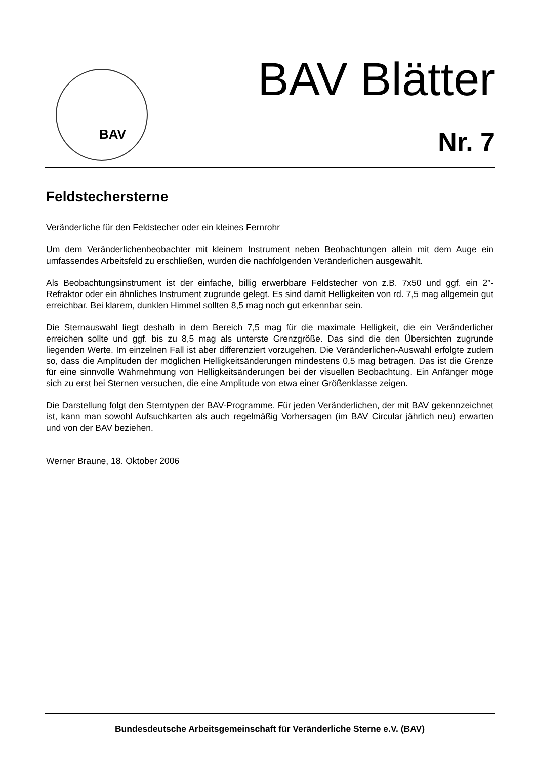BAV BAV Blätter
Nr. 7
Feldstechersterne
Veränderliche für den Feldstecher oder ein kleines Fernrohr
Um dem Veränderlichenbeobachter mit kleinem Instrument neben Beobachtungen allein mit dem Auge ein umfassendes Arbeitsfeld zu erschließen, wurden die nachfolgenden Veränderlichen ausgewählt.
Als Beobachtungsinstrument ist der einfache, billig erwerbbare Feldstecher von z.B. 7x50 und ggf. ein 2”-Refraktor oder ein ähnliches Instrument zugrunde gelegt. Es sind damit Helligkeiten von rd. 7,5 mag allgemein gut erreichbar. Bei klarem, dunklen Himmel sollten 8,5 mag noch gut erkennbar sein.
Die Sternauswahl liegt deshalb in dem Bereich 7,5 mag für die maximale Helligkeit, die ein Veränderlicher erreichen sollte und ggf. bis zu 8,5 mag als unterste Grenzgröße. Das sind die den Übersichten zugrunde liegenden Werte. Im einzelnen Fall ist aber differenziert vorzugehen. Die Veränderlichen-Auswahl erfolgte zudem so, dass die Amplituden der möglichen Helligkeitsänderungen mindestens 0,5 mag betragen. Das ist die Grenze für eine sinnvolle Wahrnehmung von Helligkeitsänderungen bei der visuellen Beobachtung. Ein Anfänger möge sich zu erst bei Sternen versuchen, die eine Amplitude von etwa einer Größenklasse zeigen.
Die Darstellung folgt den Sterntypen der BAV-Programme. Für jeden Veränderlichen, der mit BAV gekennzeichnet ist, kann man sowohl Aufsuchkarten als auch regelmäßig Vorhersagen (im BAV Circular jährlich neu) erwarten und von der BAV beziehen.
Werner Braune, 18. Oktober 2006
Bundesdeutsche Arbeitsgemeinschaft für Veränderliche Sterne e.V. (BAV)